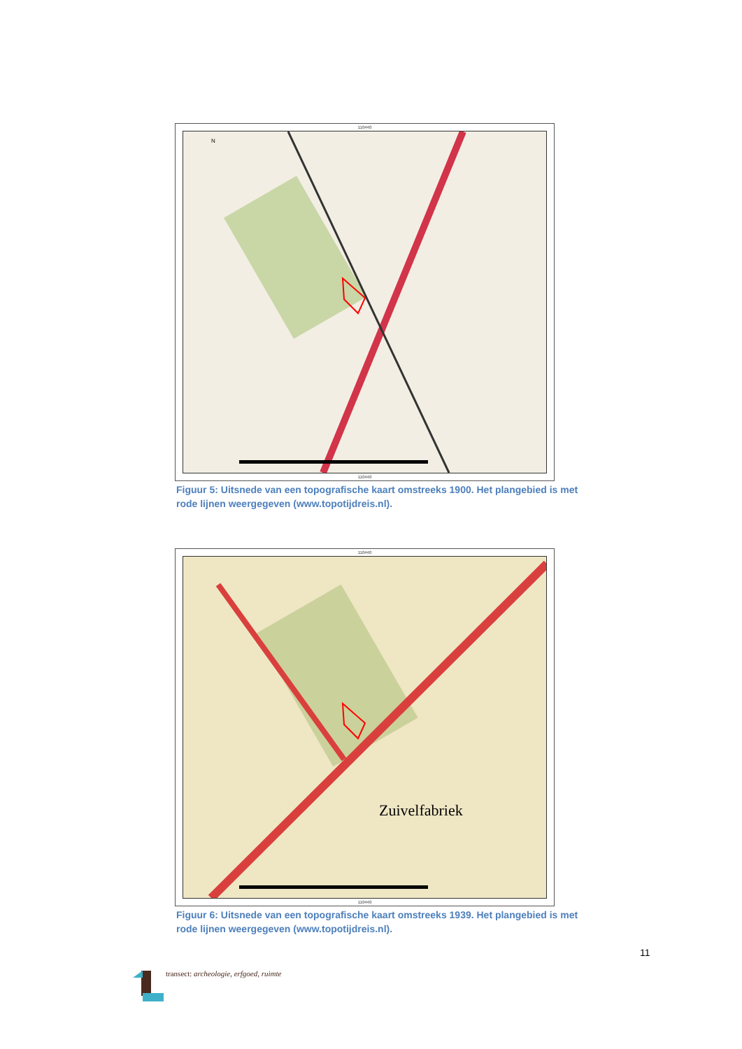110440
N
110440
Figuur 5: Uitsnede van een topografische kaart omstreeks 1900. Het plangebied is met rode lijnen weergegeven (www.topotijdreis.nl).
110440
Zuivelfabriek
110440
Figuur 6: Uitsnede van een topografische kaart omstreeks 1939. Het plangebied is met rode lijnen weergegeven (www.topotijdreis.nl).
11
transect: archeologie, erfgoed, ruimte